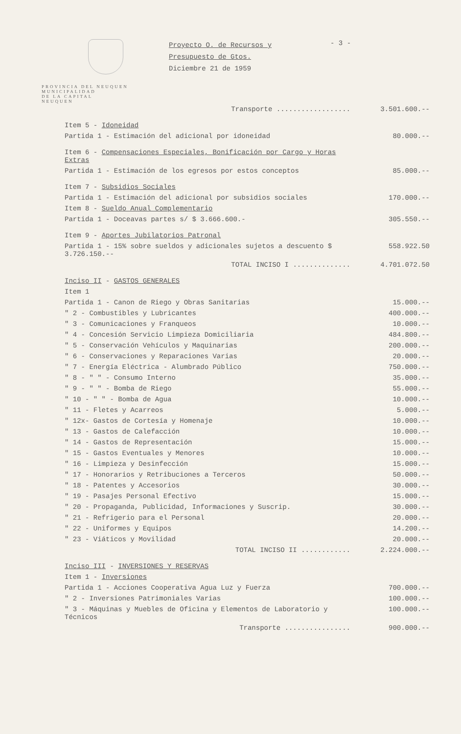PROVINCIA DEL NEUQUEN
MUNICIPALIDAD
DE LA CAPITAL
NEUQUEN
Proyecto O. de Recursos y
Presupuesto de Gtos.
Diciembre 21 de 1959
- 3 -
| Transporte .................. | 3.501.600.-- |
| Item 5 - Idoneidad | |
| Partida 1 - Estimación del adicional por idoneidad | 80.000.-- |
| Item 6 - Compensaciones Especiales, Bonificación por Cargo y Horas Extras | |
| Partida 1 - Estimación de los egresos por estos conceptos | 85.000.-- |
| Item 7 - Subsidios Sociales | |
| Partida 1 - Estimación del adicional por subsidios sociales | 170.000.-- |
| Item 8 - Sueldo Anual Complementario | |
| Partida 1 - Doceavas partes s/ $ 3.666.600.- | 305.550.-- |
| Item 9 - Aportes Jubilatorios Patronal | |
| Partida 1 - 15% sobre sueldos y adicionales sujetos a descuento $ 3.726.150.-- | 558.922.50 |
| TOTAL INCISO I .............. | 4.701.072.50 |
| Inciso II - GASTOS GENERALES | |
| Item 1 | |
| Partida 1 - Canon de Riego y Obras Sanitarias | 15.000.-- |
| " 2 - Combustibles y Lubricantes | 400.000.-- |
| " 3 - Comunicaciones y Franqueos | 10.000.-- |
| " 4 - Concesión Servicio Limpieza Domiciliaria | 484.800.-- |
| " 5 - Conservación Vehículos y Maquinarias | 200.000.-- |
| " 6 - Conservaciones y Reparaciones Varias | 20.000.-- |
| " 7 - Energía Eléctrica - Alumbrado Público | 750.000.-- |
| " 8 - " " - Consumo Interno | 35.000.-- |
| " 9 - " " - Bomba de Riego | 55.000.-- |
| " 10 - " " - Bomba de Agua | 10.000.-- |
| " 11 - Fletes y Acarreos | 5.000.-- |
| " 12x- Gastos de Cortesía y Homenaje | 10.000.-- |
| " 13 - Gastos de Calefacción | 10.000.-- |
| " 14 - Gastos de Representación | 15.000.-- |
| " 15 - Gastos Eventuales y Menores | 10.000.-- |
| " 16 - Limpieza y Desinfección | 15.000.-- |
| " 17 - Honorarios y Retribuciones a Terceros | 50.000.-- |
| " 18 - Patentes y Accesorios | 30.000.-- |
| " 19 - Pasajes Personal Efectivo | 15.000.-- |
| " 20 - Propaganda, Publicidad, Informaciones y Suscrip. | 30.000.-- |
| " 21 - Refrigerio para el Personal | 20.000.-- |
| " 22 - Uniformes y Equipos | 14.200.-- |
| " 23 - Viáticos y Movilidad | 20.000.-- |
| TOTAL INCISO II ............ | 2.224.000.-- |
| Inciso III - INVERSIONES Y RESERVAS | |
| Item 1 - Inversiones | |
| Partida 1 - Acciones Cooperativa Agua Luz y Fuerza | 700.000.-- |
| " 2 - Inversiones Patrimoniales Varias | 100.000.-- |
| " 3 - Máquinas y Muebles de Oficina y Elementos de Laboratorio y Técnicos | 100.000.-- |
| Transporte ................ | 900.000.-- |